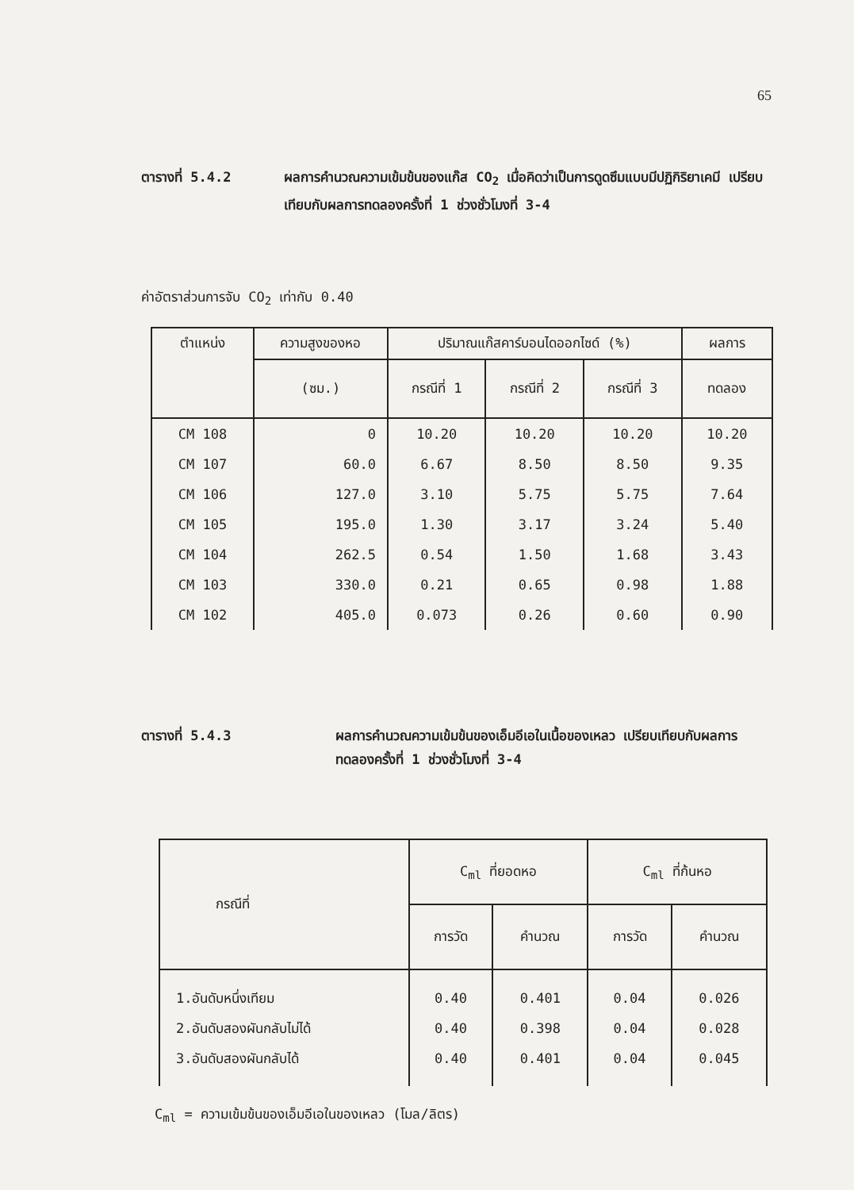65
ตารางที่ 5.4.2 ผลการคำนวณความเข้มข้นของแก๊ส CO<sub>2</sub> เมื่อคิดว่าเป็นการดูดซึมแบบมีปฏิกิริยาเคมี เปรียบเทียบกับผลการทดลองครั้งที่ 1 ช่วงชั่วโมงที่ 3-4
ค่าอัตราส่วนการจับ CO<sub>2</sub> เท่ากับ 0.40
| ตำแหน่ง | ความสูงของหอ | ปริมาณแก๊สคาร์บอนไดออกไซด์ (%) | | | ผลการ |
| --- | --- | --- | --- | --- | --- |
| | (ซม.) | กรณีที่ 1 | กรณีที่ 2 | กรณีที่ 3 | ทดลอง |
| CM 108 CM 107 CM 106 CM 105 CM 104 CM 103 CM 102 | 0 60.0 127.0 195.0 262.5 330.0 405.0 | 10.20 6.67 3.10 1.30 0.54 0.21 0.073 | 10.20 8.50 5.75 3.17 1.50 0.65 0.26 | 10.20 8.50 5.75 3.24 1.68 0.98 0.60 | 10.20 9.35 7.64 5.40 3.43 1.88 0.90 |
ตารางที่ 5.4.3 ผลการคำนวณความเข้มข้นของเอ็มอีเอในเนื้อของเหลว เปรียบเทียบกับผลการทดลองครั้งที่ 1 ช่วงชั่วโมงที่ 3-4
| กรณีที่ | C<sub>ml</sub> ที่ยอดหอ | | C<sub>ml</sub> ที่ก้นหอ | |
| --- | --- | --- | --- | --- |
| | การวัด | คำนวณ | การวัด | คำนวณ |
| 1.อันดับหนึ่งเทียม 2.อันดับสองผันกลับไม่ได้ 3.อันดับสองผันกลับได้ | 0.40 0.40 0.40 | 0.401 0.398 0.401 | 0.04 0.04 0.04 | 0.026 0.028 0.045 |
C<sub>ml</sub> = ความเข้มข้นของเอ็มอีเอในของเหลว (โมล/ลิตร)